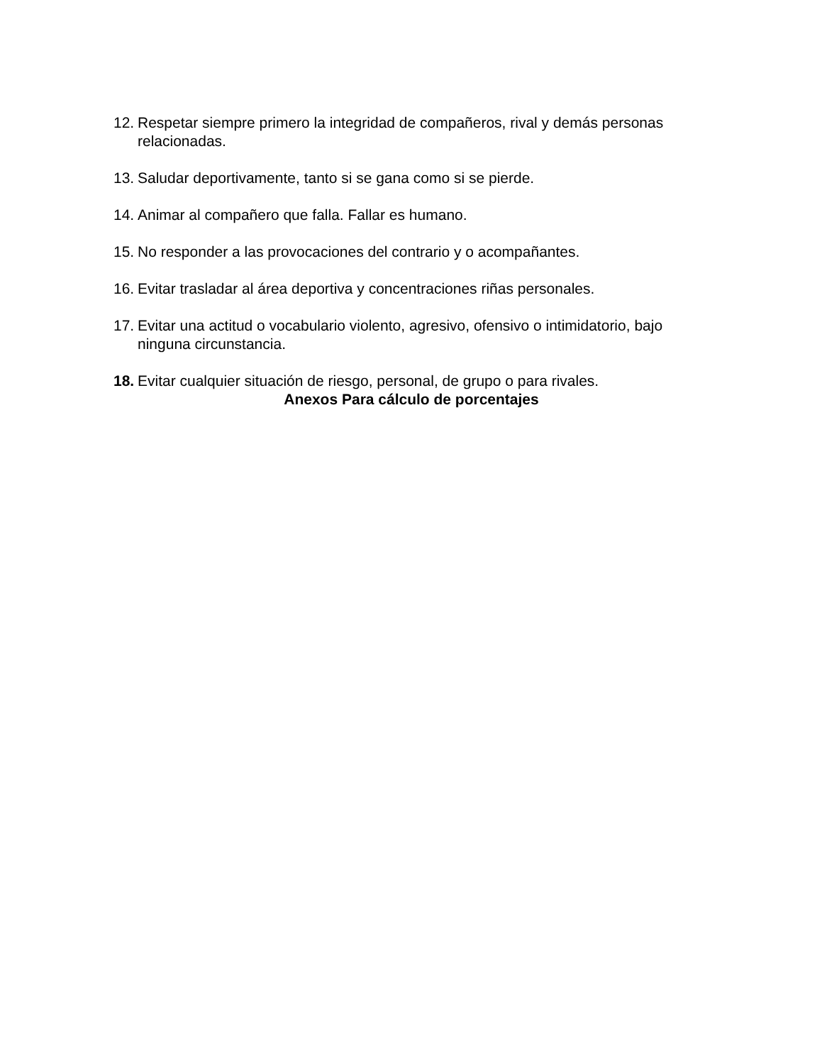12. Respetar siempre primero la integridad de compañeros, rival y demás personas relacionadas.
13. Saludar deportivamente, tanto si se gana como si se pierde.
14. Animar al compañero que falla. Fallar es humano.
15. No responder a las provocaciones del contrario y o acompañantes.
16. Evitar trasladar al área deportiva y concentraciones riñas personales.
17. Evitar una actitud o vocabulario violento, agresivo, ofensivo o intimidatorio, bajo ninguna circunstancia.
18. Evitar cualquier situación de riesgo, personal, de grupo o para rivales.
Anexos Para cálculo de porcentajes